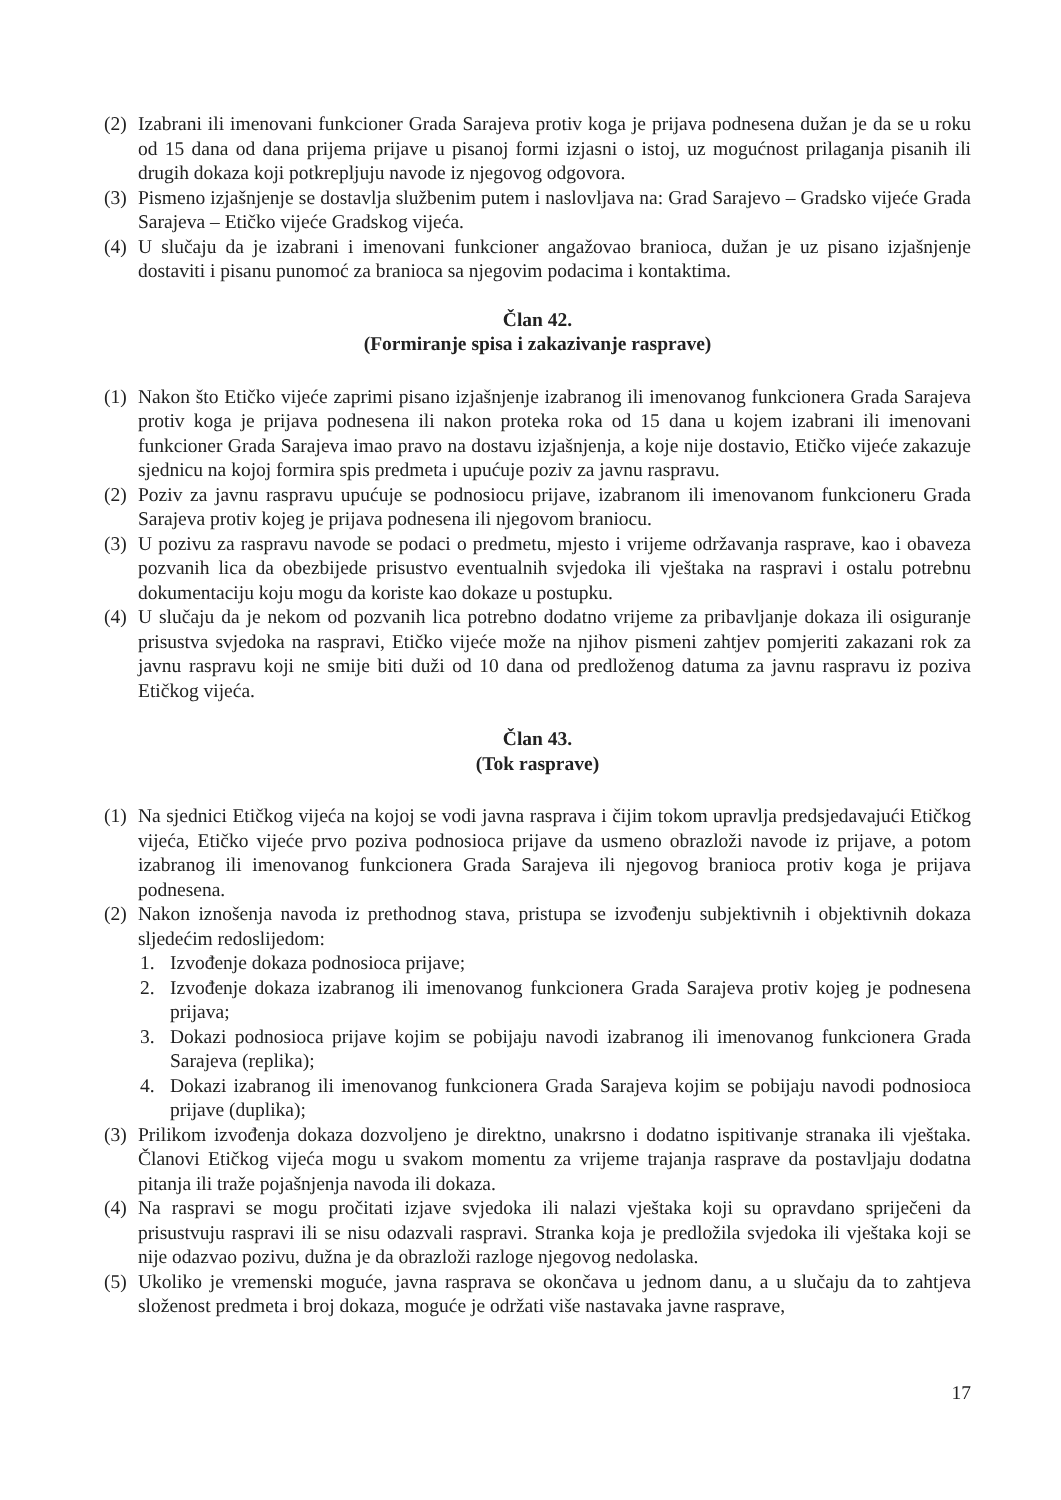(2) Izabrani ili imenovani funkcioner Grada Sarajeva protiv koga je prijava podnesena dužan je da se u roku od 15 dana od dana prijema prijave u pisanoj formi izjasni o istoj, uz mogućnost prilaganja pisanih ili drugih dokaza koji potkrepljuju navode iz njegovog odgovora.
(3) Pismeno izjašnjenje se dostavlja službenim putem i naslovljava na: Grad Sarajevo – Gradsko vijeće Grada Sarajeva – Etičko vijeće Gradskog vijeća.
(4) U slučaju da je izabrani i imenovani funkcioner angažovao branioca, dužan je uz pisano izjašnjenje dostaviti i pisanu punomoć za branioca sa njegovim podacima i kontaktima.
Član 42.
(Formiranje spisa i zakazivanje rasprave)
(1) Nakon što Etičko vijeće zaprimi pisano izjašnjenje izabranog ili imenovanog funkcionera Grada Sarajeva protiv koga je prijava podnesena ili nakon proteka roka od 15 dana u kojem izabrani ili imenovani funkcioner Grada Sarajeva imao pravo na dostavu izjašnjenja, a koje nije dostavio, Etičko vijeće zakazuje sjednicu na kojoj formira spis predmeta i upućuje poziv za javnu raspravu.
(2) Poziv za javnu raspravu upućuje se podnosiocu prijave, izabranom ili imenovanom funkcioneru Grada Sarajeva protiv kojeg je prijava podnesena ili njegovom braniocu.
(3) U pozivu za raspravu navode se podaci o predmetu, mjesto i vrijeme održavanja rasprave, kao i obaveza pozvanih lica da obezbijede prisustvo eventualnih svjedoka ili vještaka na raspravi i ostalu potrebnu dokumentaciju koju mogu da koriste kao dokaze u postupku.
(4) U slučaju da je nekom od pozvanih lica potrebno dodatno vrijeme za pribavljanje dokaza ili osiguranje prisustva svjedoka na raspravi, Etičko vijeće može na njihov pismeni zahtjev pomjeriti zakazani rok za javnu raspravu koji ne smije biti duži od 10 dana od predloženog datuma za javnu raspravu iz poziva Etičkog vijeća.
Član 43.
(Tok rasprave)
(1) Na sjednici Etičkog vijeća na kojoj se vodi javna rasprava i čijim tokom upravlja predsjedavajući Etičkog vijeća, Etičko vijeće prvo poziva podnosioca prijave da usmeno obrazloži navode iz prijave, a potom izabranog ili imenovanog funkcionera Grada Sarajeva ili njegovog branioca protiv koga je prijava podnesena.
(2) Nakon iznošenja navoda iz prethodnog stava, pristupa se izvođenju subjektivnih i objektivnih dokaza sljedećim redoslijedom:
1. Izvođenje dokaza podnosioca prijave;
2. Izvođenje dokaza izabranog ili imenovanog funkcionera Grada Sarajeva protiv kojeg je podnesena prijava;
3. Dokazi podnosioca prijave kojim se pobijaju navodi izabranog ili imenovanog funkcionera Grada Sarajeva (replika);
4. Dokazi izabranog ili imenovanog funkcionera Grada Sarajeva kojim se pobijaju navodi podnosioca prijave (duplika);
(3) Prilikom izvođenja dokaza dozvoljeno je direktno, unakrsno i dodatno ispitivanje stranaka ili vještaka. Članovi Etičkog vijeća mogu u svakom momentu za vrijeme trajanja rasprave da postavljaju dodatna pitanja ili traže pojašnjenja navoda ili dokaza.
(4) Na raspravi se mogu pročitati izjave svjedoka ili nalazi vještaka koji su opravdano spriječeni da prisustvuju raspravi ili se nisu odazvali raspravi. Stranka koja je predložila svjedoka ili vještaka koji se nije odazvao pozivu, dužna je da obrazloži razloge njegovog nedolaska.
(5) Ukoliko je vremenski moguće, javna rasprava se okončava u jednom danu, a u slučaju da to zahtjeva složenost predmeta i broj dokaza, moguće je održati više nastavaka javne rasprave,
17